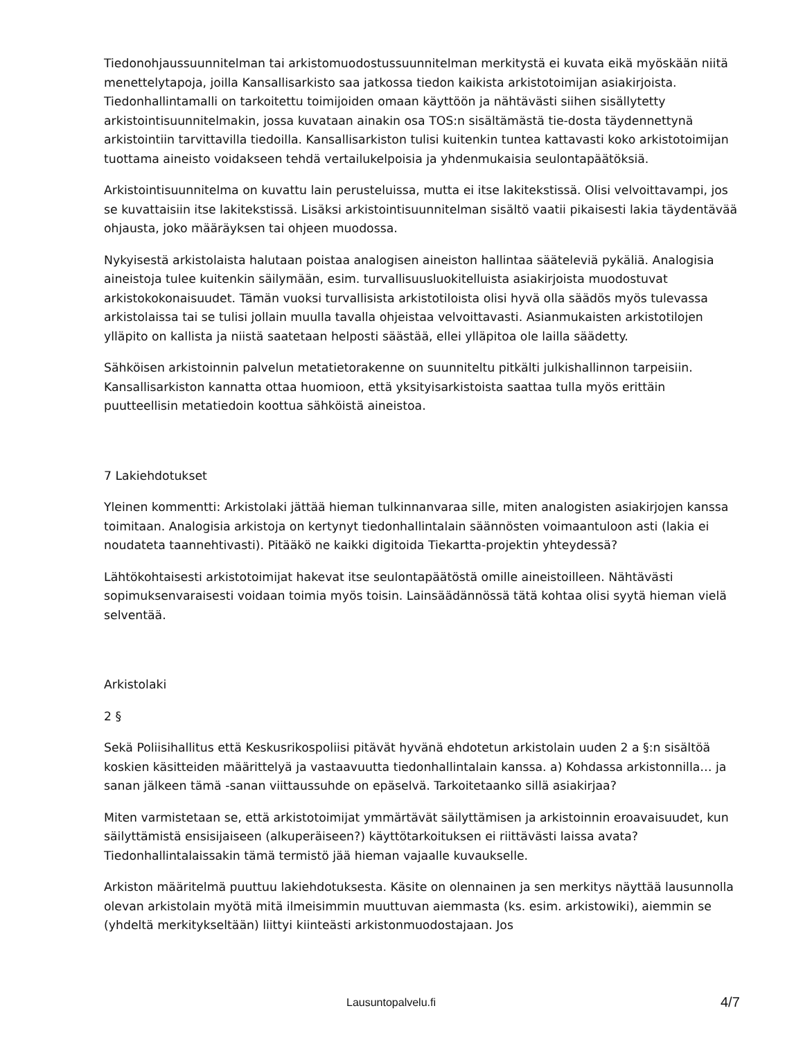Tiedonohjaussuunnitelman tai arkistomuodostussuunnitelman merkitystä ei kuvata eikä myöskään niitä menettelytapoja, joilla Kansallisarkisto saa jatkossa tiedon kaikista arkistotoimijan asiakirjoista. Tiedonhallintamalli on tarkoitettu toimijoiden omaan käyttöön ja nähtävästi siihen sisällytetty arkistointisuunnitelmakin, jossa kuvataan ainakin osa TOS:n sisältämästä tie-dosta täydennettynä arkistointiin tarvittavilla tiedoilla. Kansallisarkiston tulisi kuitenkin tuntea kattavasti koko arkistotoimijan tuottama aineisto voidakseen tehdä vertailukelpoisia ja yhdenmukaisia seulontapäätöksiä.
Arkistointisuunnitelma on kuvattu lain perusteluissa, mutta ei itse lakitekstissä. Olisi velvoittavampi, jos se kuvattaisiin itse lakitekstissä. Lisäksi arkistointisuunnitelman sisältö vaatii pikaisesti lakia täydentävää ohjausta, joko määräyksen tai ohjeen muodossa.
Nykyisestä arkistolaista halutaan poistaa analogisen aineiston hallintaa sääteleviä pykäliä. Analogisia aineistoja tulee kuitenkin säilymään, esim. turvallisuusluokitelluista asiakirjoista muodostuvat arkistokokonaisuudet. Tämän vuoksi turvallisista arkistotiloista olisi hyvä olla säädös myös tulevassa arkistolaissa tai se tulisi jollain muulla tavalla ohjeistaa velvoittavasti. Asianmukaisten arkistotilojen ylläpito on kallista ja niistä saatetaan helposti säästää, ellei ylläpitoa ole lailla säädetty.
Sähköisen arkistoinnin palvelun metatietorakenne on suunniteltu pitkälti julkishallinnon tarpeisiin. Kansallisarkiston kannatta ottaa huomioon, että yksityisarkistoista saattaa tulla myös erittäin puutteellisin metatiedoin koottua sähköistä aineistoa.
7 Lakiehdotukset
Yleinen kommentti: Arkistolaki jättää hieman tulkinnanvaraa sille, miten analogisten asiakirjojen kanssa toimitaan. Analogisia arkistoja on kertynyt tiedonhallintalain säännösten voimaantuloon asti (lakia ei noudateta taannehtivasti). Pitääkö ne kaikki digitoida Tiekartta-projektin yhteydessä?
Lähtökohtaisesti arkistotoimijat hakevat itse seulontapäätöstä omille aineistoilleen. Nähtävästi sopimuksenvaraisesti voidaan toimia myös toisin. Lainsäädännössä tätä kohtaa olisi syytä hieman vielä selventää.
Arkistolaki
2 §
Sekä Poliisihallitus että Keskusrikospoliisi pitävät hyvänä ehdotetun arkistolain uuden 2 a §:n sisältöä koskien käsitteiden määrittelyä ja vastaavuutta tiedonhallintalain kanssa. a) Kohdassa arkistonnilla… ja sanan jälkeen tämä -sanan viittaussuhde on epäselvä. Tarkoitetaanko sillä asiakirjaa?
Miten varmistetaan se, että arkistotoimijat ymmärtävät säilyttämisen ja arkistoinnin eroavaisuudet, kun säilyttämistä ensisijaiseen (alkuperäiseen?) käyttötarkoituksen ei riittävästi laissa avata? Tiedonhallintalaissakin tämä termistö jää hieman vajaalle kuvaukselle.
Arkiston määritelmä puuttuu lakiehdotuksesta. Käsite on olennainen ja sen merkitys näyttää lausunnolla olevan arkistolain myötä mitä ilmeisimmin muuttuvan aiemmasta (ks. esim. arkistowiki), aiemmin se (yhdeltä merkitykseltään) liittyi kiinteästi arkistonmuodostajaan. Jos
Lausuntopalvelu.fi 4/7